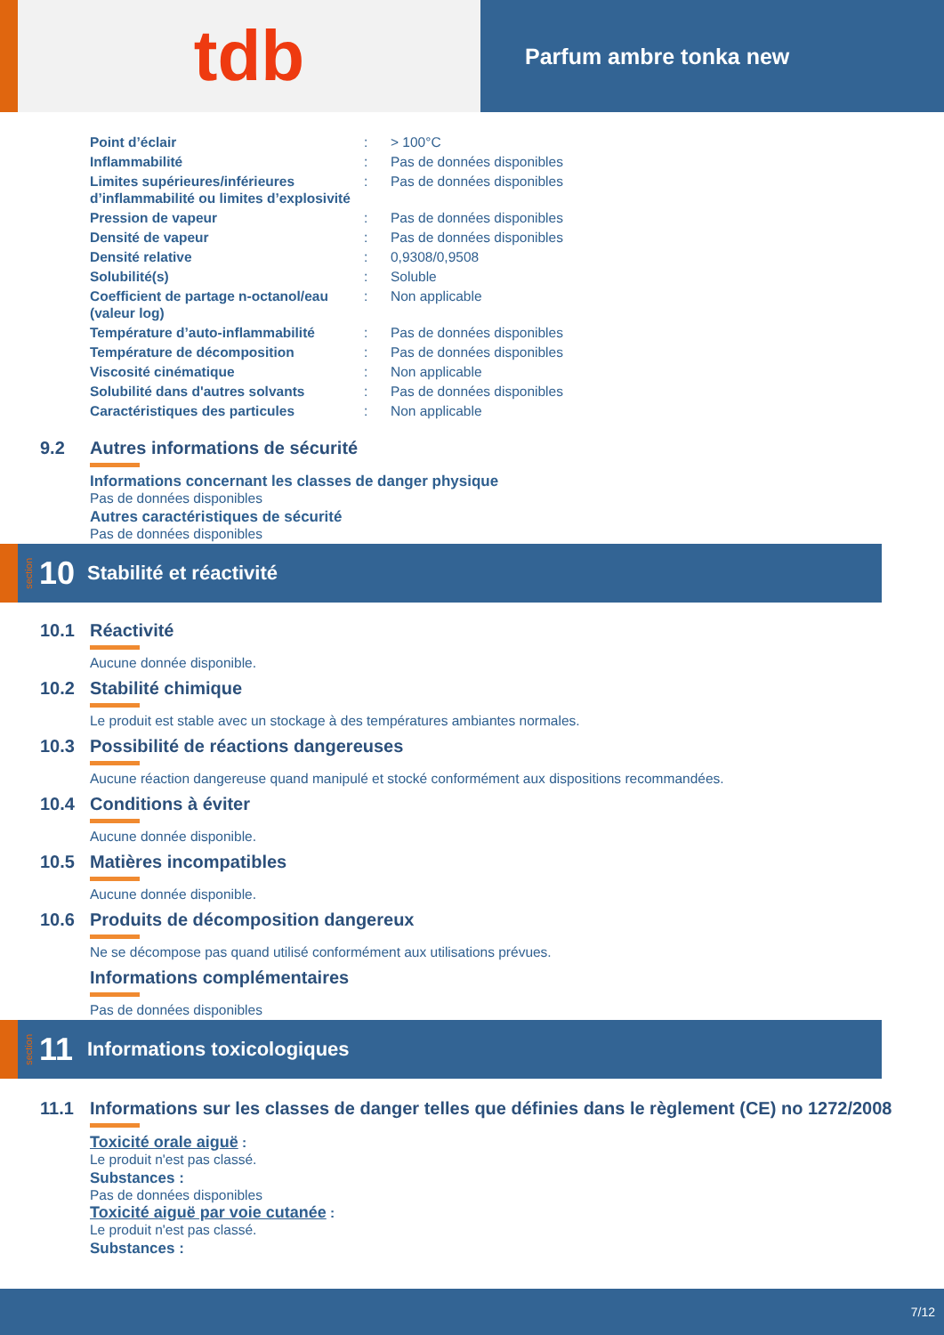tdb
Parfum ambre tonka new
| Point d’éclair | : | > 100°C |
| Inflammabilité | : | Pas de données disponibles |
| Limites supérieures/inférieures d’inflammabilité ou limites d’explosivité | : | Pas de données disponibles |
| Pression de vapeur | : | Pas de données disponibles |
| Densité de vapeur | : | Pas de données disponibles |
| Densité relative | : | 0,9308/0,9508 |
| Solubilité(s) | : | Soluble |
| Coefficient de partage n-octanol/eau (valeur log) | : | Non applicable |
| Température d’auto-inflammabilité | : | Pas de données disponibles |
| Température de décomposition | : | Pas de données disponibles |
| Viscosité cinématique | : | Non applicable |
| Solubilité dans d'autres solvants | : | Pas de données disponibles |
| Caractéristiques des particules | : | Non applicable |
9.2 Autres informations de sécurité
Informations concernant les classes de danger physique
Pas de données disponibles
Autres caractéristiques de sécurité
Pas de données disponibles
section 10 Stabilité et réactivité
10.1 Réactivité
Aucune donnée disponible.
10.2 Stabilité chimique
Le produit est stable avec un stockage à des températures ambiantes normales.
10.3 Possibilité de réactions dangereuses
Aucune réaction dangereuse quand manipulé et stocké conformément aux dispositions recommandées.
10.4 Conditions à éviter
Aucune donnée disponible.
10.5 Matières incompatibles
Aucune donnée disponible.
10.6 Produits de décomposition dangereux
Ne se décompose pas quand utilisé conformément aux utilisations prévues.
Informations complémentaires
Pas de données disponibles
section 11 Informations toxicologiques
11.1 Informations sur les classes de danger telles que définies dans le règlement (CE) no 1272/2008
Toxicité orale aiguë :
Le produit n'est pas classé.
Substances :
Pas de données disponibles
Toxicité aiguë par voie cutanée :
Le produit n'est pas classé.
Substances :
7/12